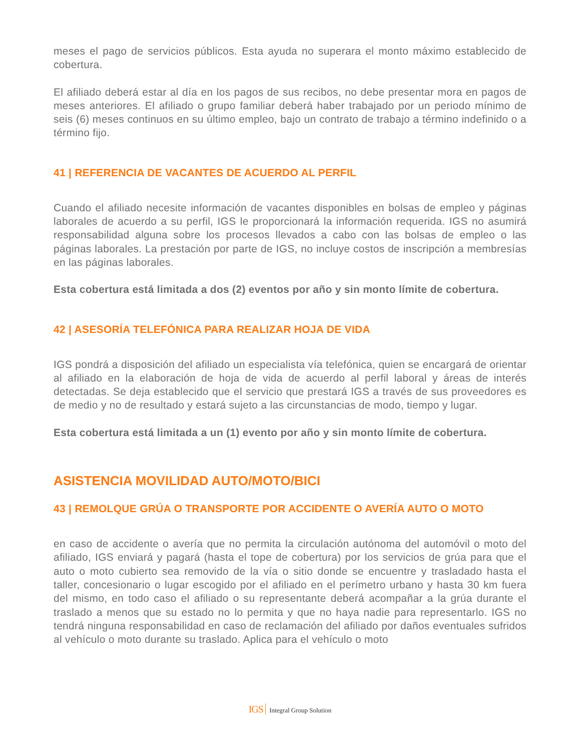meses el pago de servicios públicos. Esta ayuda no superara el monto máximo establecido de cobertura.
El afiliado deberá estar al día en los pagos de sus recibos, no debe presentar mora en pagos de meses anteriores. El afiliado o grupo familiar deberá haber trabajado por un periodo mínimo de seis (6) meses continuos en su último empleo, bajo un contrato de trabajo a término indefinido o a término fijo.
41 | REFERENCIA DE VACANTES DE ACUERDO AL PERFIL
Cuando el afiliado necesite información de vacantes disponibles en bolsas de empleo y páginas laborales de acuerdo a su perfil, IGS le proporcionará la información requerida. IGS no asumirá responsabilidad alguna sobre los procesos llevados a cabo con las bolsas de empleo o las páginas laborales. La prestación por parte de IGS, no incluye costos de inscripción a membresías en las páginas laborales.
Esta cobertura está limitada a dos (2) eventos por año y sin monto límite de cobertura.
42 | ASESORÍA TELEFÓNICA PARA REALIZAR HOJA DE VIDA
IGS pondrá a disposición del afiliado un especialista vía telefónica, quien se encargará de orientar al afiliado en la elaboración de hoja de vida de acuerdo al perfil laboral y áreas de interés detectadas. Se deja establecido que el servicio que prestará IGS a través de sus proveedores es de medio y no de resultado y estará sujeto a las circunstancias de modo, tiempo y lugar.
Esta cobertura está limitada a un (1) evento por año y sin monto límite de cobertura.
ASISTENCIA MOVILIDAD AUTO/MOTO/BICI
43 | REMOLQUE GRÚA O TRANSPORTE POR ACCIDENTE O AVERÍA AUTO O MOTO
en caso de accidente o avería que no permita la circulación autónoma del automóvil o moto del afiliado, IGS enviará y pagará (hasta el tope de cobertura) por los servicios de grúa para que el auto o moto cubierto sea removido de la vía o sitio donde se encuentre y trasladado hasta el taller, concesionario o lugar escogido por el afiliado en el perímetro urbano y hasta 30 km fuera del mismo, en todo caso el afiliado o su representante deberá acompañar a la grúa durante el traslado a menos que su estado no lo permita y que no haya nadie para representarlo. IGS no tendrá ninguna responsabilidad en caso de reclamación del afiliado por daños eventuales sufridos al vehículo o moto durante su traslado. Aplica para el vehículo o moto
IGS Integral Group Solution